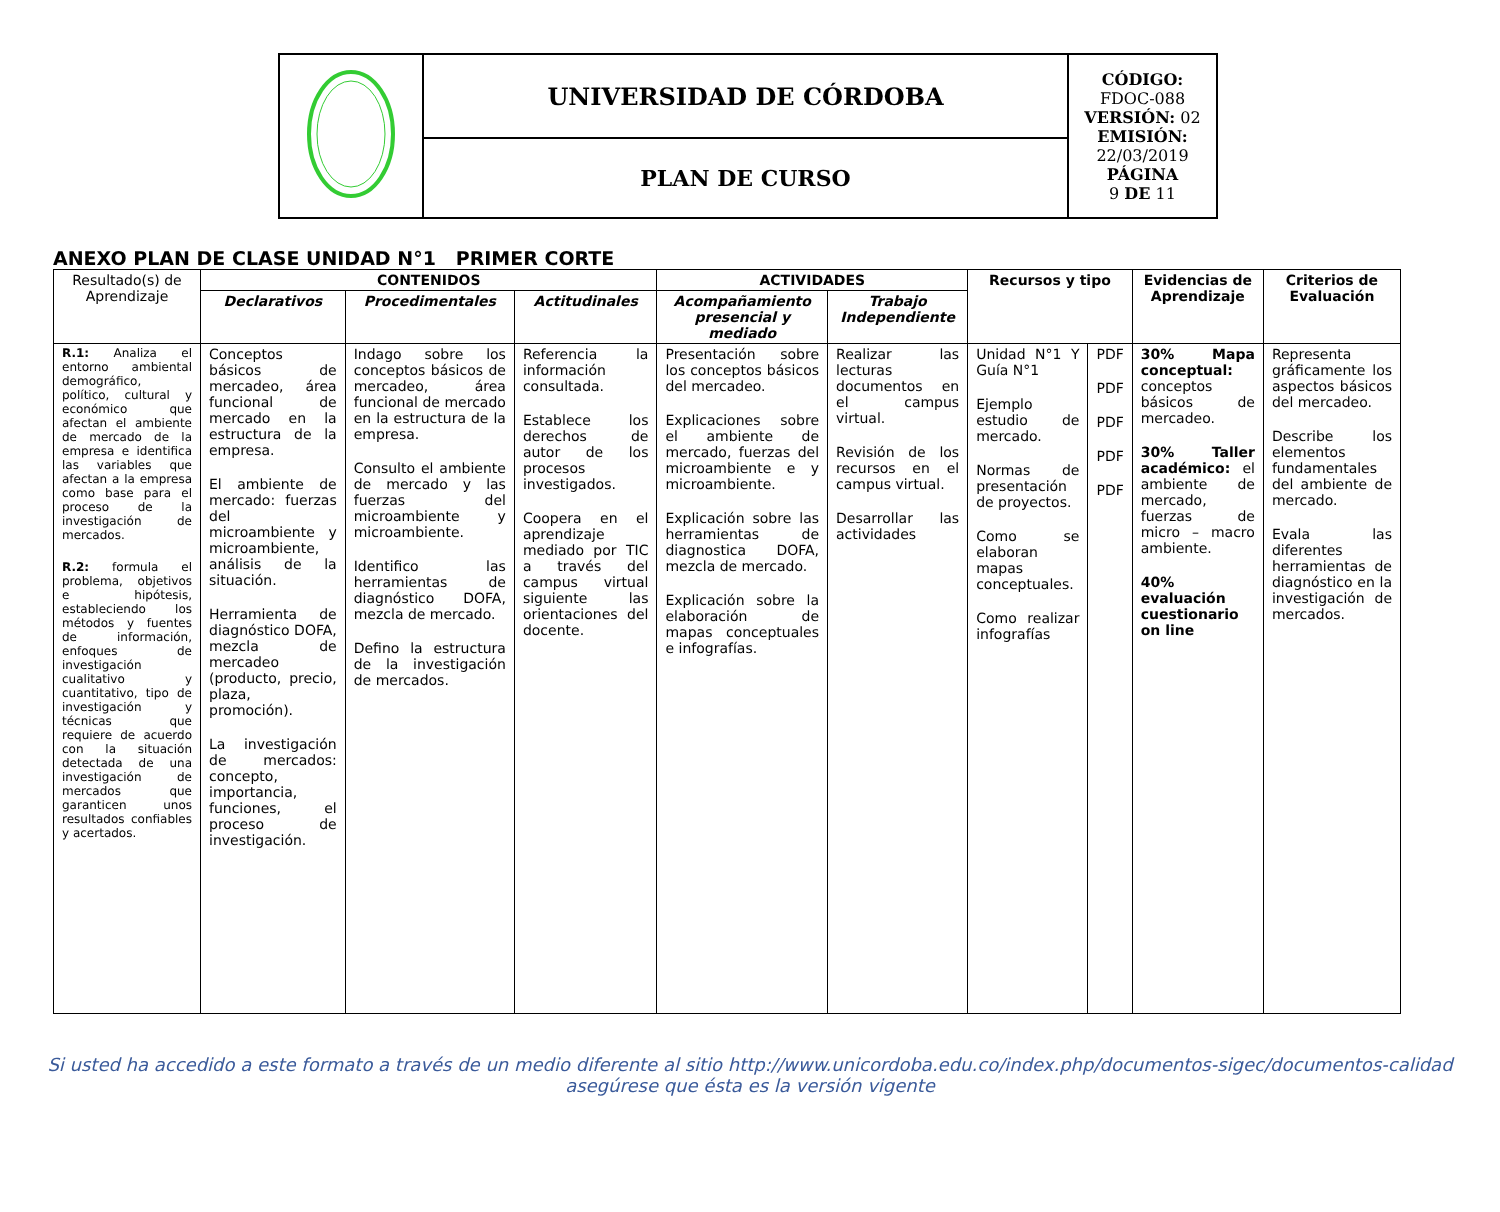| | UNIVERSIDAD DE CÓRDOBA | CÓDIGO: FDOC-088 VERSIÓN: 02 EMISIÓN: 22/03/2019 PÁGINA 9 DE 11 |
| | PLAN DE CURSO | |
ANEXO PLAN DE CLASE UNIDAD N°1 PRIMER CORTE
| Resultado(s) de Aprendizaje | CONTENIDOS | | | ACTIVIDADES | | Recursos y tipo | | Evidencias de Aprendizaje | Criterios de Evaluación |
| --- | --- | --- | --- | --- | --- | --- | --- | --- | --- |
| | Declarativos | Procedimentales | Actitudinales | Acompañamiento presencial y mediado | Trabajo Independiente | | | | |
| R.1: Analiza el entorno ambiental demográfico, político, cultural y económico que afectan el ambiente de mercado de la empresa e identifica las variables que afectan a la empresa como base para el proceso de la investigación de mercados. R.2: formula el problema, objetivos e hipótesis, estableciendo los métodos y fuentes de información, enfoques de investigación cualitativo y cuantitativo, tipo de investigación y técnicas que requiere de acuerdo con la situación detectada de una investigación de mercados que garanticen unos resultados confiables y acertados. | Conceptos básicos de mercadeo, área funcional de mercado en la estructura de la empresa. El ambiente de mercado: fuerzas del microambiente y microambiente, análisis de la situación. Herramienta de diagnóstico DOFA, mezcla de mercadeo (producto, precio, plaza, promoción). La investigación de mercados: concepto, importancia, funciones, el proceso de investigación. | Indago sobre los conceptos básicos de mercadeo, área funcional de mercado en la estructura de la empresa. Consulto el ambiente de mercado y las fuerzas del microambiente y microambiente. Identifico las herramientas de diagnóstico DOFA, mezcla de mercado. Defino la estructura de la investigación de mercados. | Referencia la información consultada. Establece los derechos de autor de los procesos investigados. Coopera en el aprendizaje mediado por TIC a través del campus virtual siguiente las orientaciones del docente. | Presentación sobre los conceptos básicos del mercadeo. Explicaciones sobre el ambiente de mercado, fuerzas del microambiente e y microambiente. Explicación sobre las herramientas de diagnostica DOFA, mezcla de mercado. Explicación sobre la elaboración de mapas conceptuales e infografías. | Realizar las lecturas documentos en el campus virtual. Revisión de los recursos en el campus virtual. Desarrollar las actividades | Unidad N°1 Y Guía N°1 Ejemplo estudio de mercado. Normas de presentación de proyectos. Como se elaboran mapas conceptuales. Como realizar infografías | PDF PDF PDF PDF PDF | 30% Mapa conceptual: conceptos básicos de mercadeo. 30% Taller académico: el ambiente de mercado, fuerzas de micro – macro ambiente. 40% evaluación cuestionario on line | Representa gráficamente los aspectos básicos del mercadeo. Describe los elementos fundamentales del ambiente de mercado. Evala las diferentes herramientas de diagnóstico en la investigación de mercados. |
Si usted ha accedido a este formato a través de un medio diferente al sitio http://www.unicordoba.edu.co/index.php/documentos-sigec/documentos-calidad
asegúrese que ésta es la versión vigente